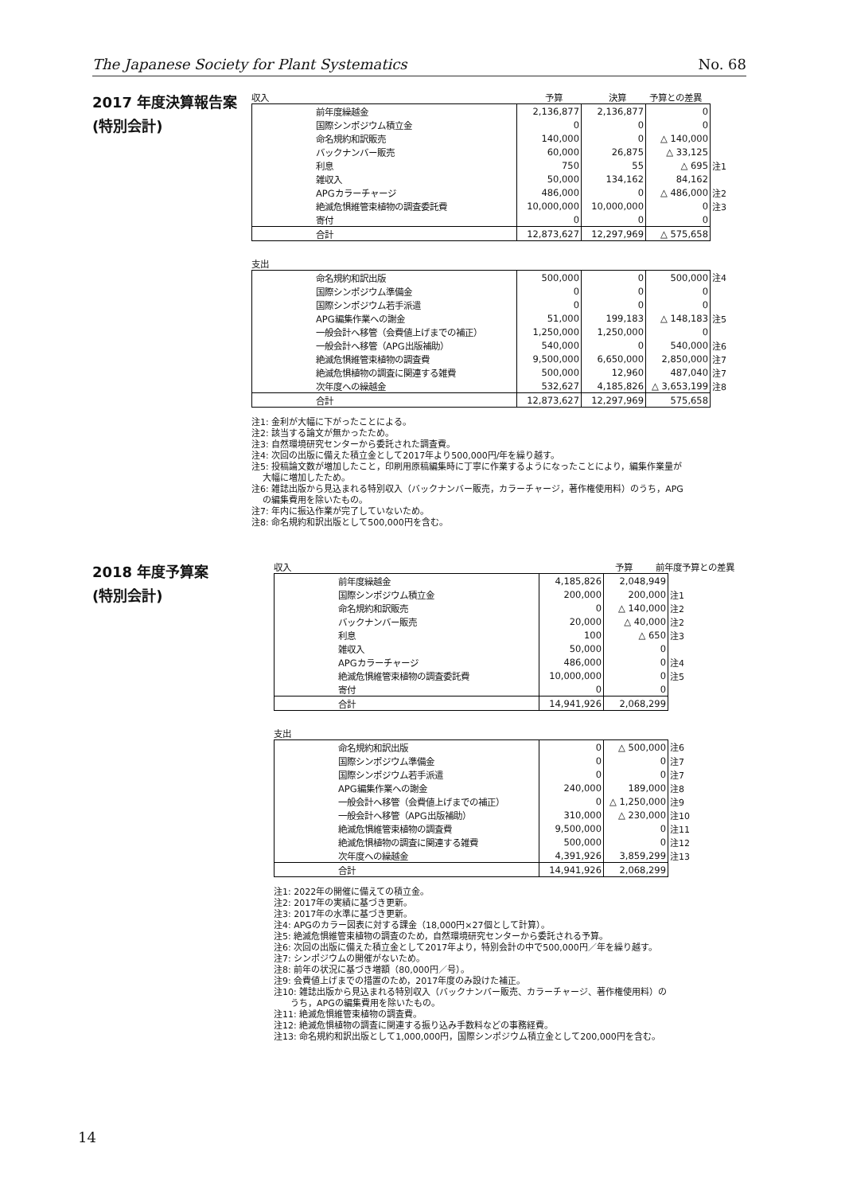The Japanese Society for Plant Systematics No. 68
2017 年度決算報告案
(特別会計)
収入 予算 決算 予算との差異
| 前年度繰越金 | 2,136,877 | 2,136,877 | 0 | |
| 国際シンポジウム積立金 | 0 | 0 | 0 | |
| 命名規約和訳販売 | 140,000 | 0 | △ 140,000 | |
| バックナンバー販売 | 60,000 | 26,875 | △ 33,125 | |
| 利息 | 750 | 55 | △ 695 | 注1 |
| 雑収入 | 50,000 | 134,162 | 84,162 | |
| APGカラーチャージ | 486,000 | 0 | △ 486,000 | 注2 |
| 絶滅危惧維管束植物の調査委託費 | 10,000,000 | 10,000,000 | 0 | 注3 |
| 寄付 | 0 | 0 | 0 | |
| 合計 | 12,873,627 | 12,297,969 | △ 575,658 | |
支出
| 命名規約和訳出版 | 500,000 | 0 | 500,000 | 注4 |
| 国際シンポジウム準備金 | 0 | 0 | 0 | |
| 国際シンポジウム若手派遣 | 0 | 0 | 0 | |
| APG編集作業への謝金 | 51,000 | 199,183 | △ 148,183 | 注5 |
| 一般会計へ移管（会費値上げまでの補正） | 1,250,000 | 1,250,000 | 0 | |
| 一般会計へ移管（APG出版補助） | 540,000 | 0 | 540,000 | 注6 |
| 絶滅危惧維管束植物の調査費 | 9,500,000 | 6,650,000 | 2,850,000 | 注7 |
| 絶滅危惧植物の調査に関連する雑費 | 500,000 | 12,960 | 487,040 | 注7 |
| 次年度への繰越金 | 532,627 | 4,185,826 | △ 3,653,199 | 注8 |
| 合計 | 12,873,627 | 12,297,969 | 575,658 | |
注1: 金利が大幅に下がったことによる。
注2: 該当する論文が無かったため。
注3: 自然環境研究センターから委託された調査費。
注4: 次回の出版に備えた積立金として2017年より500,000円/年を繰り越す。
注5: 投稿論文数が増加したこと，印刷用原稿編集時に丁寧に作業するようになったことにより，編集作業量が
大幅に増加したため。
注6: 雑誌出版から見込まれる特別収入（バックナンバー販売，カラーチャージ，著作権使用料）のうち，APG
の編集費用を除いたもの。
注7: 年内に振込作業が完了していないため。
注8: 命名規約和訳出版として500,000円を含む。
2018 年度予算案
(特別会計)
収入 予算 前年度予算との差異
| 前年度繰越金 | 4,185,826 | 2,048,949 | |
| 国際シンポジウム積立金 | 200,000 | 200,000 | 注1 |
| 命名規約和訳販売 | 0 | △ 140,000 | 注2 |
| バックナンバー販売 | 20,000 | △ 40,000 | 注2 |
| 利息 | 100 | △ 650 | 注3 |
| 雑収入 | 50,000 | 0 | |
| APGカラーチャージ | 486,000 | 0 | 注4 |
| 絶滅危惧維管束植物の調査委託費 | 10,000,000 | 0 | 注5 |
| 寄付 | 0 | 0 | |
| 合計 | 14,941,926 | 2,068,299 | |
支出
| 命名規約和訳出版 | 0 | △ 500,000 | 注6 |
| 国際シンポジウム準備金 | 0 | 0 | 注7 |
| 国際シンポジウム若手派遣 | 0 | 0 | 注7 |
| APG編集作業への謝金 | 240,000 | 189,000 | 注8 |
| 一般会計へ移管（会費値上げまでの補正） | 0 | △ 1,250,000 | 注9 |
| 一般会計へ移管（APG出版補助） | 310,000 | △ 230,000 | 注10 |
| 絶滅危惧維管束植物の調査費 | 9,500,000 | 0 | 注11 |
| 絶滅危惧植物の調査に関連する雑費 | 500,000 | 0 | 注12 |
| 次年度への繰越金 | 4,391,926 | 3,859,299 | 注13 |
| 合計 | 14,941,926 | 2,068,299 | |
注1: 2022年の開催に備えての積立金。
注2: 2017年の実績に基づき更新。
注3: 2017年の水準に基づき更新。
注4: APGのカラー図表に対する課金（18,000円×27個として計算）。
注5: 絶滅危惧維管束植物の調査のため，自然環境研究センターから委託される予算。
注6: 次回の出版に備えた積立金として2017年より，特別会計の中で500,000円／年を繰り越す。
注7: シンポジウムの開催がないため。
注8: 前年の状況に基づき増額（80,000円／号）。
注9: 会費値上げまでの措置のため，2017年度のみ設けた補正。
注10: 雑誌出版から見込まれる特別収入（バックナンバー販売、カラーチャージ、著作権使用料）の
うち，APGの編集費用を除いたもの。
注11: 絶滅危惧維管束植物の調査費。
注12: 絶滅危惧植物の調査に関連する振り込み手数料などの事務経費。
注13: 命名規約和訳出版として1,000,000円，国際シンポジウム積立金として200,000円を含む。
14